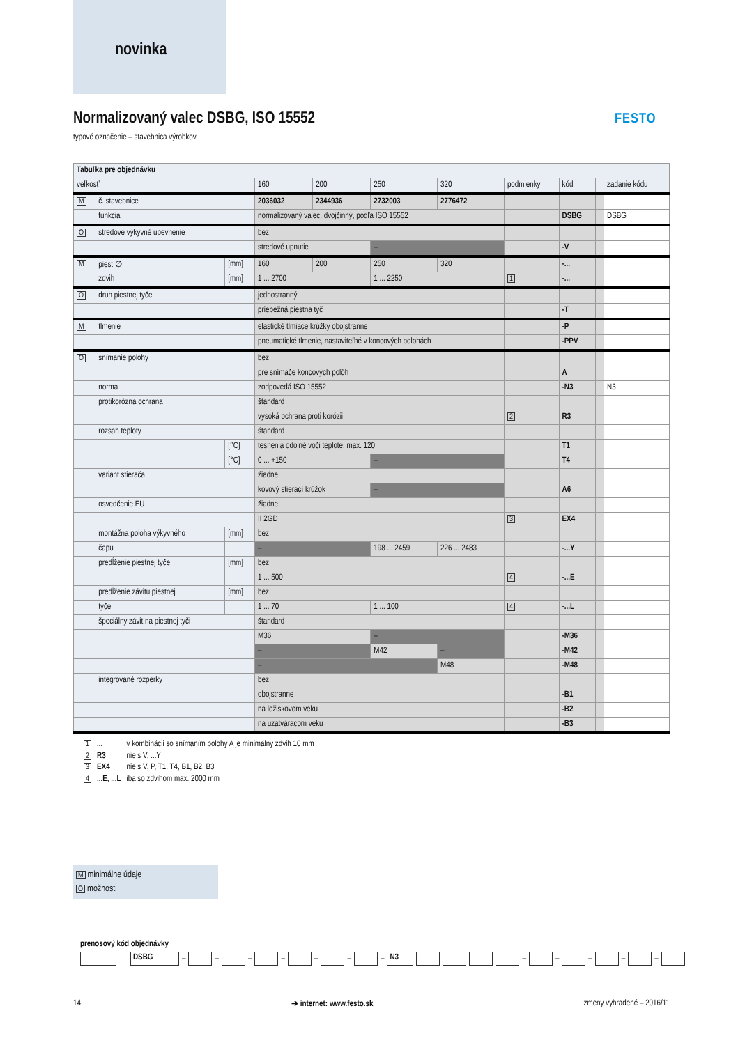novinka
Normalizovaný valec DSBG, ISO 15552
typové označenie – stavebnica výrobkov
FESTO
| Tabuľka pre objednávku | | | | | | | | | | |
| veľkosť | | | 160 | 200 | 250 | 320 | podmienky | kód | | zadanie kódu |
| M | č. stavebnice | | 2036032 | 2344936 | 2732003 | 2776472 | | | | |
| | funkcia | | normalizovaný valec, dvojčinný, podľa ISO 15552 | | | | | DSBG | | DSBG |
| O | stredové výkyvné upevnenie | | bez | | | | | | | |
| | | | stredové upnutie | | – | | | -V | | |
| M | piest ∅ | [mm] | 160 | 200 | 250 | 320 | | -... | | |
| | zdvih | [mm] | 1 ... 2700 | | 1 ... 2250 | | 1 | -... | | |
| O | druh piestnej tyče | | jednostranný | | | | | | | |
| | | | priebežná piestna tyč | | | | | -T | | |
| M | tlmenie | | elastické tlmiace krúžky obojstranne | | | | | -P | | |
| | | | pneumatické tlmenie, nastaviteľné v koncových polohách | | | | | -PPV | | |
| O | snímanie polohy | | bez | | | | | | | |
| | | | pre snímače koncových polôh | | | | | A | | |
| | norma | | zodpovedá ISO 15552 | | | | | -N3 | | N3 |
| | protikorózna ochrana | | štandard | | | | | | | |
| | | | vysoká ochrana proti korózii | | | | 2 | R3 | | |
| | rozsah teploty | | štandard | | | | | | | |
| | | [°C] | tesnenia odolné voči teplote, max. 120 | | | | | T1 | | |
| | | [°C] | 0 ... +150 | | – | | | T4 | | |
| | variant stierača | | žiadne | | | | | | | |
| | | | kovový stierací krúžok | | – | | | A6 | | |
| | osvedčenie EU | | žiadne | | | | | | | |
| | | | II 2GD | | | | 3 | EX4 | | |
| | montážna poloha výkyvného | [mm] | bez | | | | | | | |
| | čapu | | – | | 198 ... 2459 | 226 ... 2483 | | -...Y | | |
| | predĺženie piestnej tyče | [mm] | bez | | | | | | | |
| | | | 1 ... 500 | | | | 4 | -...E | | |
| | predĺženie závitu piestnej | [mm] | bez | | | | | | | |
| | tyče | | 1 ... 70 | | 1 ... 100 | | 4 | -...L | | |
| | špeciálny závit na piestnej tyči | | štandard | | | | | | | |
| | | | M36 | | – | | | -M36 | | |
| | | | – | | M42 | – | | -M42 | | |
| | | | – | | | M48 | | -M48 | | |
| | integrované rozperky | | bez | | | | | | | |
| | | | obojstranne | | | | | -B1 | | |
| | | | na ložiskovom veku | | | | | -B2 | | |
| | | | na uzatváracom veku | | | | | -B3 | | |
| 1 | ... | v kombinácii so snímaním polohy A je minimálny zdvih 10 mm |
| 2 | R3 | nie s V, ...Y |
| 3 | EX4 | nie s V, P, T1, T4, B1, B2, B3 |
| 4 | ...E, ...L | iba so zdvihom max. 2000 mm |
M minimálne údaje
O možnosti
prenosový kód objednávky
DSBG – – – – – – – N3 – – – – –
14 ➔ internet: www.festo.sk zmeny vyhradené – 2016/11